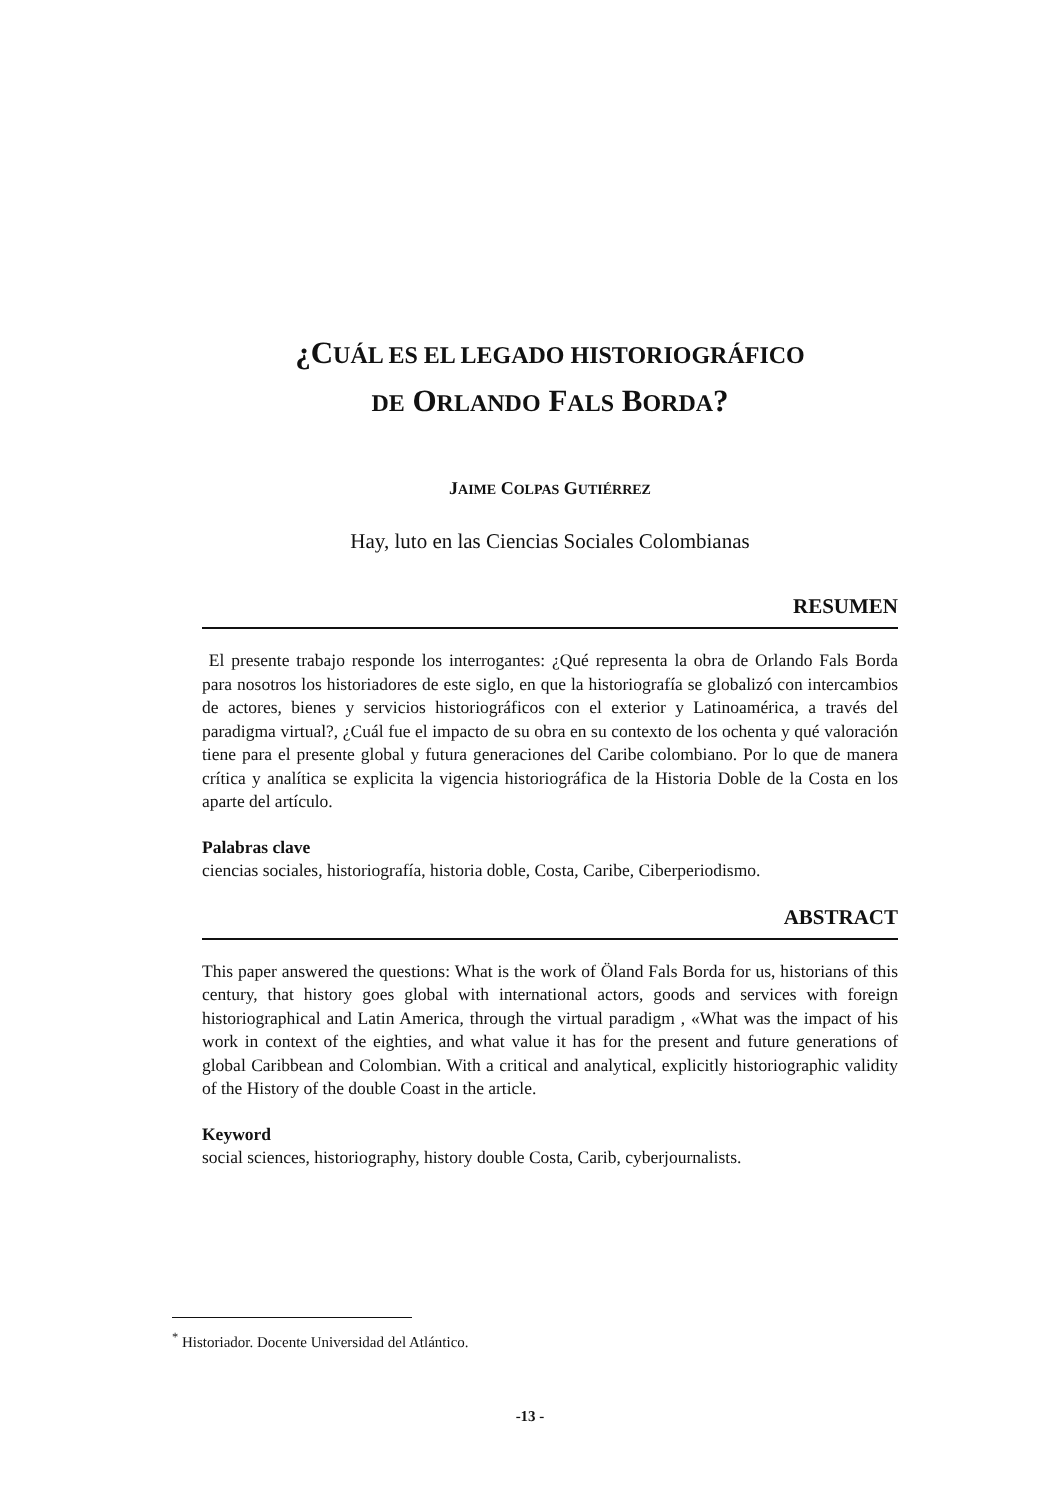¿CUÁL ES EL LEGADO HISTORIOGRÁFICO
DE ORLANDO FALS BORDA?
JAIME COLPAS GUTIÉRREZ
Hay, luto en las Ciencias Sociales Colombianas
RESUMEN
El presente trabajo responde los interrogantes: ¿Qué representa la obra de Orlando Fals Borda para nosotros los historiadores de este siglo, en que la historiografía se globalizó con intercambios de actores, bienes y servicios historiográficos con el exterior y Latinoamérica, a través del paradigma virtual?, ¿Cuál fue el impacto de su obra en su contexto de los ochenta y qué valoración tiene para el presente global y futura generaciones del Caribe colombiano. Por lo que de manera crítica y analítica se explicita la vigencia historiográfica de la Historia Doble de la Costa en los aparte del artículo.
Palabras clave
ciencias sociales, historiografía, historia doble, Costa, Caribe, Ciberperiodismo.
ABSTRACT
This paper answered the questions: What is the work of Öland Fals Borda for us, historians of this century, that history goes global with international actors, goods and services with foreign historiographical and Latin America, through the virtual paradigm , «What was the impact of his work in context of the eighties, and what value it has for the present and future generations of global Caribbean and Colombian. With a critical and analytical, explicitly historiographic validity of the History of the double Coast in the article.
Keyword
social sciences, historiography, history double Costa, Carib, cyberjournalists.
<sup>*</sup> Historiador. Docente Universidad del Atlántico.
-13 -